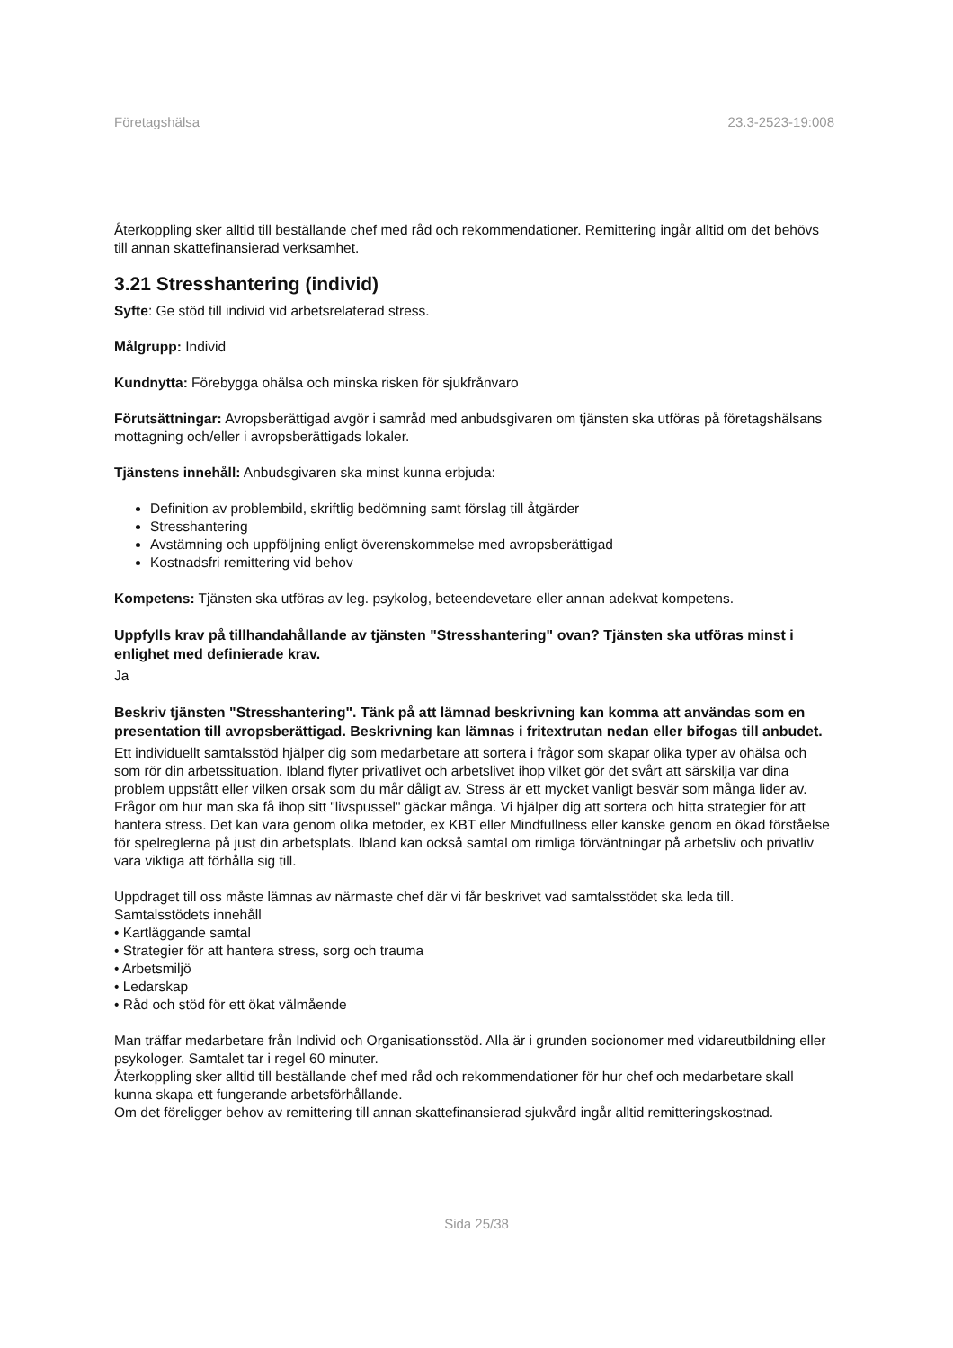Företagshälsa 23.3-2523-19:008
Återkoppling sker alltid till beställande chef med råd och rekommendationer. Remittering ingår alltid om det behövs till annan skattefinansierad verksamhet.
3.21 Stresshantering (individ)
Syfte: Ge stöd till individ vid arbetsrelaterad stress.
Målgrupp: Individ
Kundnytta: Förebygga ohälsa och minska risken för sjukfrånvaro
Förutsättningar: Avropsberättigad avgör i samråd med anbudsgivaren om tjänsten ska utföras på företagshälsans mottagning och/eller i avropsberättigads lokaler.
Tjänstens innehåll: Anbudsgivaren ska minst kunna erbjuda:
Definition av problembild, skriftlig bedömning samt förslag till åtgärder
Stresshantering
Avstämning och uppföljning enligt överenskommelse med avropsberättigad
Kostnadsfri remittering vid behov
Kompetens: Tjänsten ska utföras av leg. psykolog, beteendevetare eller annan adekvat kompetens.
Uppfylls krav på tillhandahållande av tjänsten "Stresshantering" ovan? Tjänsten ska utföras minst i enlighet med definierade krav.
Ja
Beskriv tjänsten "Stresshantering". Tänk på att lämnad beskrivning kan komma att användas som en presentation till avropsberättigad. Beskrivning kan lämnas i fritextrutan nedan eller bifogas till anbudet.
Ett individuellt samtalsstöd hjälper dig som medarbetare att sortera i frågor som skapar olika typer av ohälsa och som rör din arbetssituation. Ibland flyter privatlivet och arbetslivet ihop vilket gör det svårt att särskilja var dina problem uppstått eller vilken orsak som du mår dåligt av. Stress är ett mycket vanligt besvär som många lider av. Frågor om hur man ska få ihop sitt "livspussel" gäckar många. Vi hjälper dig att sortera och hitta strategier för att hantera stress. Det kan vara genom olika metoder, ex KBT eller Mindfullness eller kanske genom en ökad förståelse för spelreglerna på just din arbetsplats. Ibland kan också samtal om rimliga förväntningar på arbetsliv och privatliv vara viktiga att förhålla sig till.
Uppdraget till oss måste lämnas av närmaste chef där vi får beskrivet vad samtalsstödet ska leda till.
Samtalsstödets innehåll
• Kartläggande samtal
• Strategier för att hantera stress, sorg och trauma
• Arbetsmiljö
• Ledarskap
• Råd och stöd för ett ökat välmående
Man träffar medarbetare från Individ och Organisationsstöd. Alla är i grunden socionomer med vidareutbildning eller psykologer. Samtalet tar i regel 60 minuter.
Återkoppling sker alltid till beställande chef med råd och rekommendationer för hur chef och medarbetare skall kunna skapa ett fungerande arbetsförhållande.
Om det föreligger behov av remittering till annan skattefinansierad sjukvård ingår alltid remitteringskostnad.
Sida 25/38